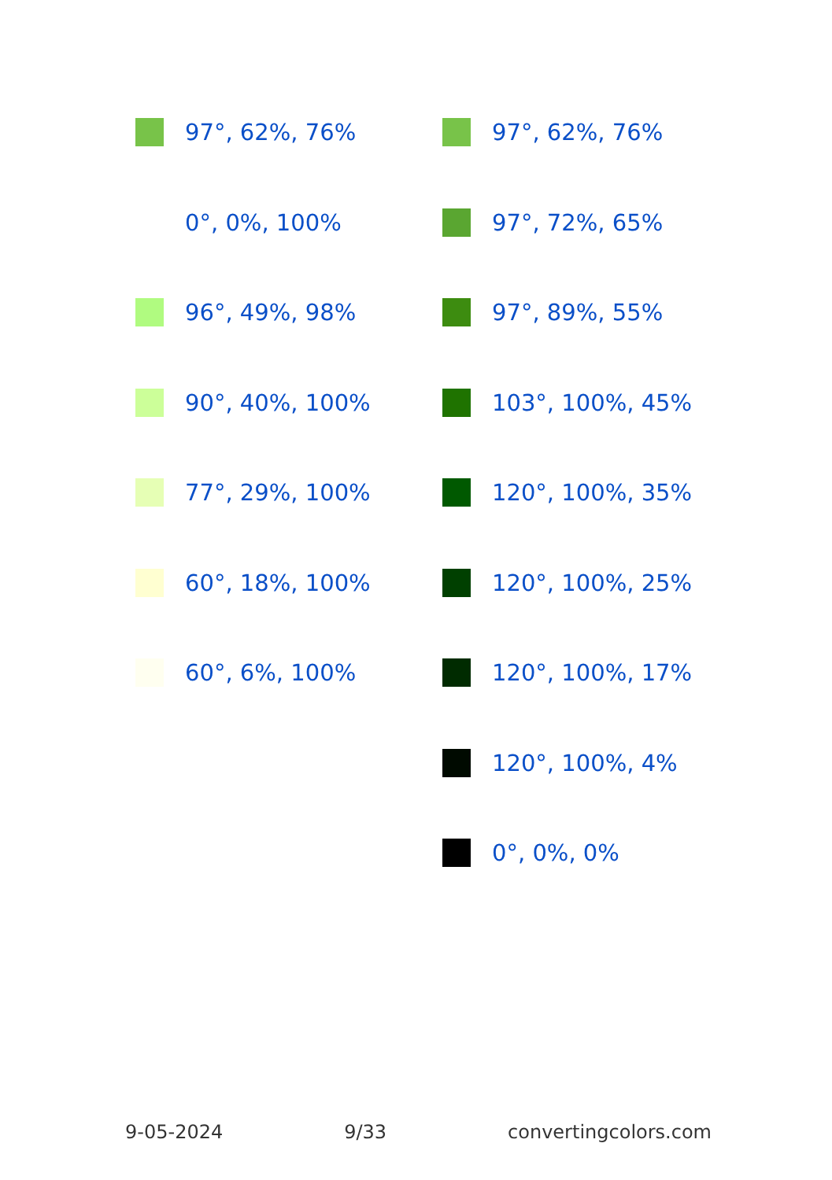97°, 62%, 76%
0°, 0%, 100%
96°, 49%, 98%
90°, 40%, 100%
77°, 29%, 100%
60°, 18%, 100%
60°, 6%, 100%
97°, 62%, 76%
97°, 72%, 65%
97°, 89%, 55%
103°, 100%, 45%
120°, 100%, 35%
120°, 100%, 25%
120°, 100%, 17%
120°, 100%, 4%
0°, 0%, 0%
9-05-2024 9/33 convertingcolors.com